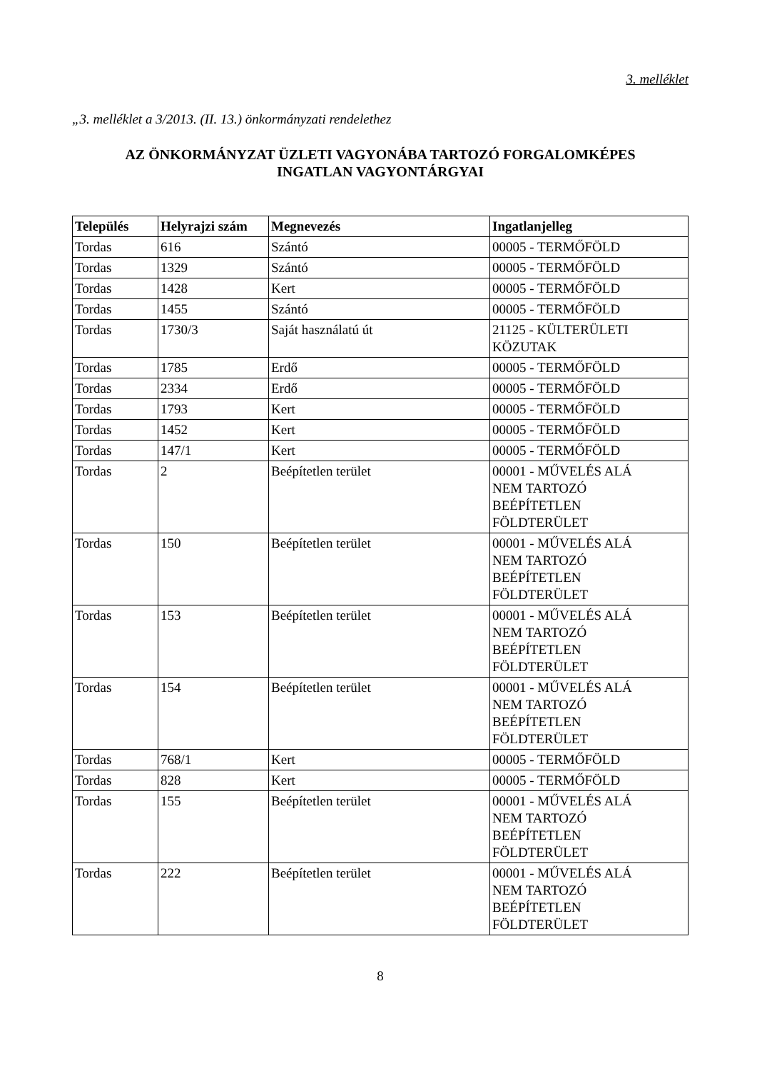3. melléklet
„3. melléklet a 3/2013. (II. 13.) önkormányzati rendelethez
AZ ÖNKORMÁNYZAT ÜZLETI VAGYONÁBA TARTOZÓ FORGALOMKÉPES
INGATLAN VAGYONTÁRGYAI
| Település | Helyrajzi szám | Megnevezés | Ingatlanjelleg |
| --- | --- | --- | --- |
| Tordas | 616 | Szántó | 00005 - TERMŐFÖLD |
| Tordas | 1329 | Szántó | 00005 - TERMŐFÖLD |
| Tordas | 1428 | Kert | 00005 - TERMŐFÖLD |
| Tordas | 1455 | Szántó | 00005 - TERMŐFÖLD |
| Tordas | 1730/3 | Saját használatú út | 21125 - KÜLTERÜLETI KÖZUTAK |
| Tordas | 1785 | Erdő | 00005 - TERMŐFÖLD |
| Tordas | 2334 | Erdő | 00005 - TERMŐFÖLD |
| Tordas | 1793 | Kert | 00005 - TERMŐFÖLD |
| Tordas | 1452 | Kert | 00005 - TERMŐFÖLD |
| Tordas | 147/1 | Kert | 00005 - TERMŐFÖLD |
| Tordas | 2 | Beépítetlen terület | 00001 - MŰVELÉS ALÁ NEM TARTOZÓ BEÉPÍTETLEN FÖLDTERÜLET |
| Tordas | 150 | Beépítetlen terület | 00001 - MŰVELÉS ALÁ NEM TARTOZÓ BEÉPÍTETLEN FÖLDTERÜLET |
| Tordas | 153 | Beépítetlen terület | 00001 - MŰVELÉS ALÁ NEM TARTOZÓ BEÉPÍTETLEN FÖLDTERÜLET |
| Tordas | 154 | Beépítetlen terület | 00001 - MŰVELÉS ALÁ NEM TARTOZÓ BEÉPÍTETLEN FÖLDTERÜLET |
| Tordas | 768/1 | Kert | 00005 - TERMŐFÖLD |
| Tordas | 828 | Kert | 00005 - TERMŐFÖLD |
| Tordas | 155 | Beépítetlen terület | 00001 - MŰVELÉS ALÁ NEM TARTOZÓ BEÉPÍTETLEN FÖLDTERÜLET |
| Tordas | 222 | Beépítetlen terület | 00001 - MŰVELÉS ALÁ NEM TARTOZÓ BEÉPÍTETLEN FÖLDTERÜLET |
8